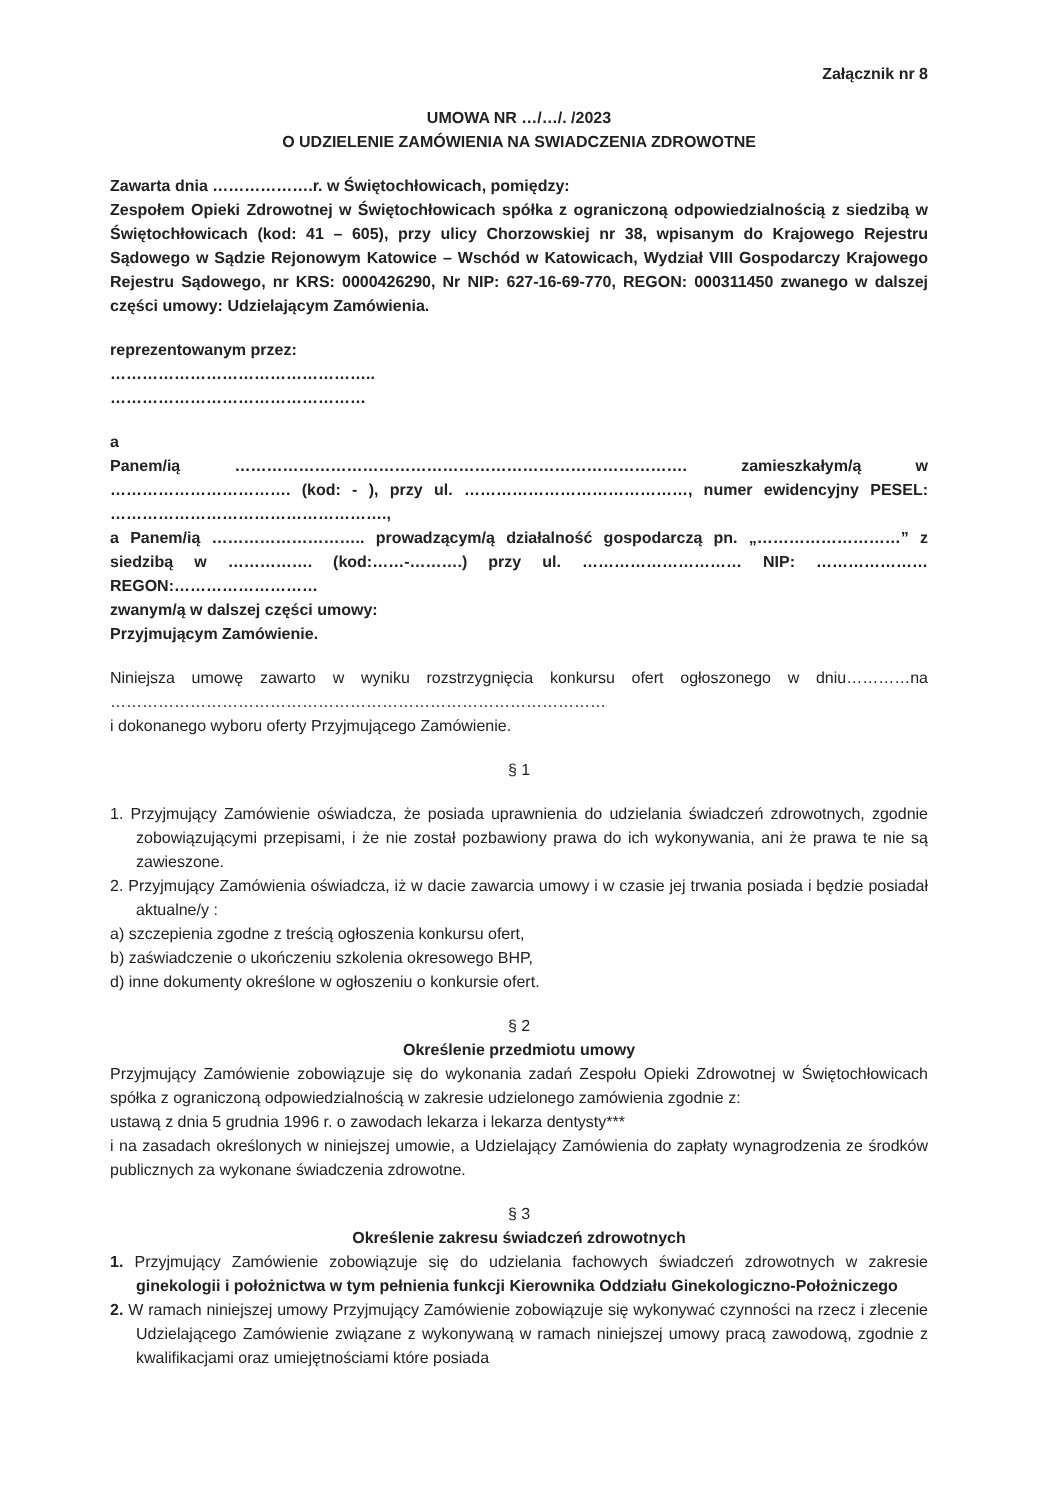Załącznik nr 8
UMOWA NR …/…/. /2023
O UDZIELENIE ZAMÓWIENIA NA SWIADCZENIA ZDROWOTNE
Zawarta dnia ……………….r. w Świętochłowicach, pomiędzy:
Zespołem Opieki Zdrowotnej w Świętochłowicach spółka z ograniczoną odpowiedzialnością z siedzibą w Świętochłowicach (kod: 41 – 605), przy ulicy Chorzowskiej nr 38, wpisanym do Krajowego Rejestru Sądowego w Sądzie Rejonowym Katowice – Wschód w Katowicach, Wydział VIII Gospodarczy Krajowego Rejestru Sądowego, nr KRS: 0000426290, Nr NIP: 627-16-69-770, REGON: 000311450 zwanego w dalszej części umowy: Udzielającym Zamówienia.
reprezentowanym przez:
…………………………………………..
…………………………………………
a
Panem/ią …………………………………………………………………………. zamieszkałym/ą w ……………………………. (kod: - ), przy ul. ……………………………………, numer ewidencyjny PESEL: …………………………………………….,
a Panem/ią ……………………….. prowadzącym/ą działalność gospodarczą pn. „………………………” z siedzibą w ……………. (kod:……-……….) przy ul. ………………………… NIP: ………………… REGON:………………………
zwanym/ą w dalszej części umowy:
Przyjmującym Zamówienie.
Niniejsza umowę zawarto w wyniku rozstrzygnięcia konkursu ofert ogłoszonego w dniu…………na …………………………………………………………………………………
i dokonanego wyboru oferty Przyjmującego Zamówienie.
§ 1
1. Przyjmujący Zamówienie oświadcza, że posiada uprawnienia do udzielania świadczeń zdrowotnych, zgodnie zobowiązującymi przepisami, i że nie został pozbawiony prawa do ich wykonywania, ani że prawa te nie są zawieszone.
2. Przyjmujący Zamówienia oświadcza, iż w dacie zawarcia umowy i w czasie jej trwania posiada i będzie posiadał aktualne/y :
a) szczepienia zgodne z treścią ogłoszenia konkursu ofert,
b) zaświadczenie o ukończeniu szkolenia okresowego BHP,
d) inne dokumenty określone w ogłoszeniu o konkursie ofert.
§ 2
Określenie przedmiotu umowy
Przyjmujący Zamówienie zobowiązuje się do wykonania zadań Zespołu Opieki Zdrowotnej w Świętochłowicach spółka z ograniczoną odpowiedzialnością w zakresie udzielonego zamówienia zgodnie z:
ustawą z dnia 5 grudnia 1996 r. o zawodach lekarza i lekarza dentysty***
i na zasadach określonych w niniejszej umowie, a Udzielający Zamówienia do zapłaty wynagrodzenia ze środków publicznych za wykonane świadczenia zdrowotne.
§ 3
Określenie zakresu świadczeń zdrowotnych
1. Przyjmujący Zamówienie zobowiązuje się do udzielania fachowych świadczeń zdrowotnych w zakresie ginekologii i położnictwa w tym pełnienia funkcji Kierownika Oddziału Ginekologiczno-Położniczego
2. W ramach niniejszej umowy Przyjmujący Zamówienie zobowiązuje się wykonywać czynności na rzecz i zlecenie Udzielającego Zamówienie związane z wykonywaną w ramach niniejszej umowy pracą zawodową, zgodnie z kwalifikacjami oraz umiejętnościami które posiada